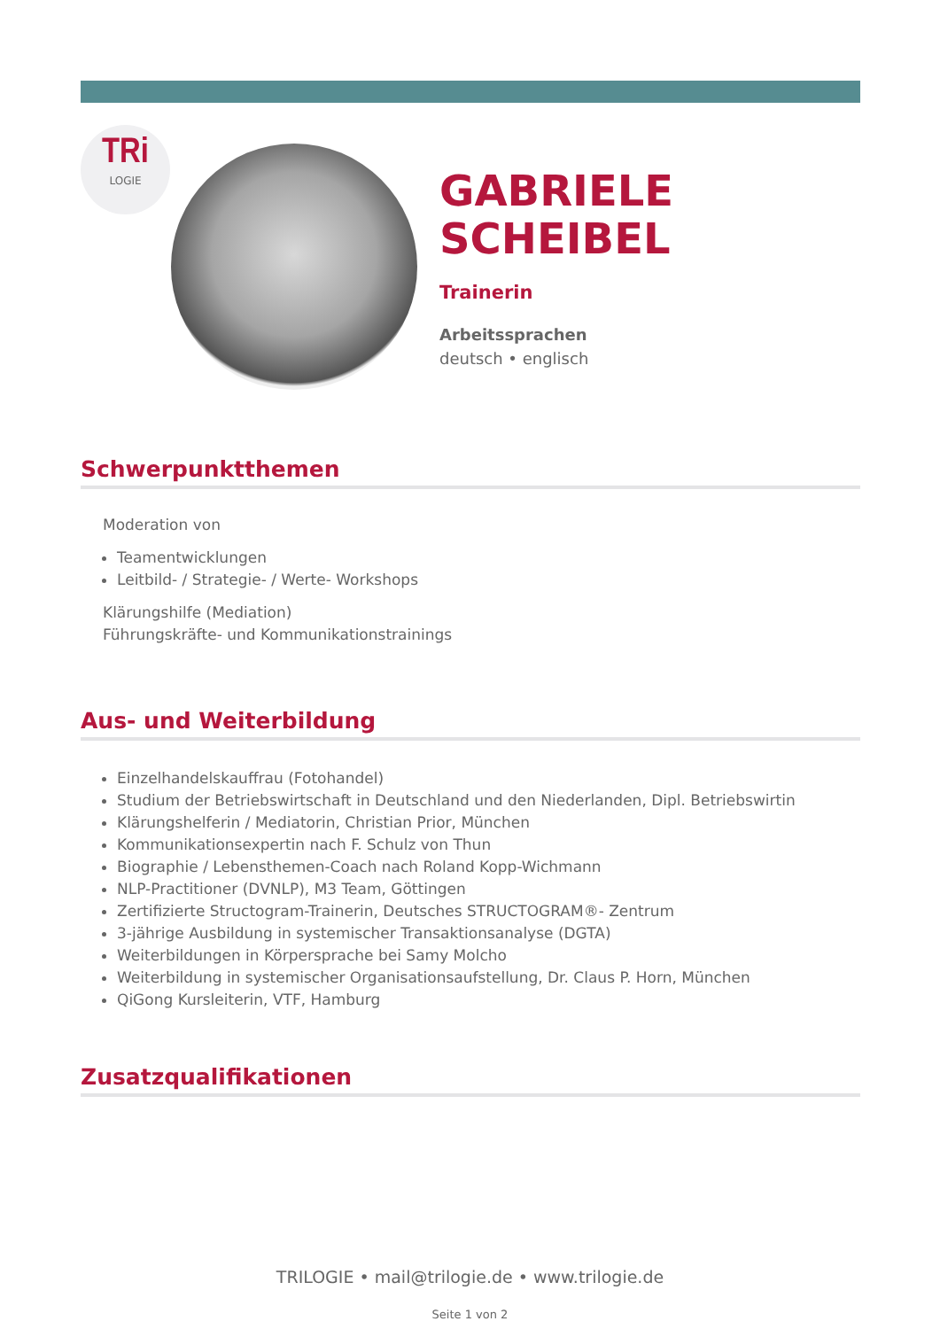TRi
LOGIE
GABRIELE
SCHEIBEL
Trainerin
Arbeitssprachen
deutsch • englisch
Schwerpunktthemen
Moderation von
Teamentwicklungen
Leitbild- / Strategie- / Werte- Workshops
Klärungshilfe (Mediation)
Führungskräfte- und Kommunikationstrainings
Aus- und Weiterbildung
Einzelhandelskauffrau (Fotohandel)
Studium der Betriebswirtschaft in Deutschland und den Niederlanden, Dipl. Betriebswirtin
Klärungshelferin / Mediatorin, Christian Prior, München
Kommunikationsexpertin nach F. Schulz von Thun
Biographie / Lebensthemen-Coach nach Roland Kopp-Wichmann
NLP-Practitioner (DVNLP), M3 Team, Göttingen
Zertifizierte Structogram-Trainerin, Deutsches STRUCTOGRAM®- Zentrum
3-jährige Ausbildung in systemischer Transaktionsanalyse (DGTA)
Weiterbildungen in Körpersprache bei Samy Molcho
Weiterbildung in systemischer Organisationsaufstellung, Dr. Claus P. Horn, München
QiGong Kursleiterin, VTF, Hamburg
Zusatzqualifikationen
TRILOGIE • mail@trilogie.de • www.trilogie.de
Seite 1 von 2